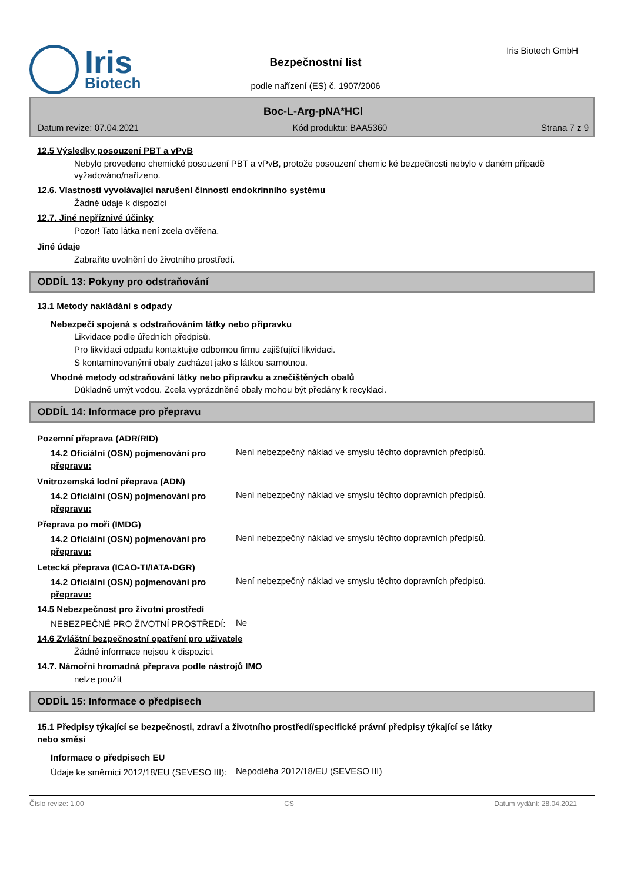Iris
Biotech
Bezpečnostní list
podle nařízení (ES) č. 1907/2006
Iris Biotech GmbH
Boc-L-Arg-pNA*HCl
Datum revize: 07.04.2021 Kód produktu: BAA5360 Strana 7 z 9
12.5 Výsledky posouzení PBT a vPvB
Nebylo provedeno chemické posouzení PBT a vPvB, protože posouzení chemic ké bezpečnosti nebylo v daném případě vyžadováno/nařízeno.
12.6. Vlastnosti vyvolávající narušení činnosti endokrinního systému
Žádné údaje k dispozici
12.7. Jiné nepříznivé účinky
Pozor! Tato látka není zcela ověřena.
Jiné údaje
Zabraňte uvolnění do životního prostředí.
ODDÍL 13: Pokyny pro odstraňování
13.1 Metody nakládání s odpady
Nebezpečí spojená s odstraňováním látky nebo přípravku
Likvidace podle úředních předpisů.
Pro likvidaci odpadu kontaktujte odbornou firmu zajišťující likvidaci.
S kontaminovanými obaly zacházet jako s látkou samotnou.
Vhodné metody odstraňování látky nebo přípravku a znečištěných obalů
Důkladně umýt vodou. Zcela vyprázdněné obaly mohou být předány k recyklaci.
ODDÍL 14: Informace pro přepravu
Pozemní přeprava (ADR/RID)
14.2 Oficiální (OSN) pojmenování pro přepravu:
Není nebezpečný náklad ve smyslu těchto dopravních předpisů.
Vnitrozemská lodní přeprava (ADN)
14.2 Oficiální (OSN) pojmenování pro přepravu:
Není nebezpečný náklad ve smyslu těchto dopravních předpisů.
Přeprava po moři (IMDG)
14.2 Oficiální (OSN) pojmenování pro přepravu:
Není nebezpečný náklad ve smyslu těchto dopravních předpisů.
Letecká přeprava (ICAO-TI/IATA-DGR)
14.2 Oficiální (OSN) pojmenování pro přepravu:
Není nebezpečný náklad ve smyslu těchto dopravních předpisů.
14.5 Nebezpečnost pro životní prostředí
NEBEZPEČNÉ PRO ŽIVOTNÍ PROSTŘEDÍ:
Ne
14.6 Zvláštní bezpečnostní opatření pro uživatele
Žádné informace nejsou k dispozici.
14.7. Námořní hromadná přeprava podle nástrojů IMO
nelze použít
ODDÍL 15: Informace o předpisech
15.1 Předpisy týkající se bezpečnosti, zdraví a životního prostředí/specifické právní předpisy týkající se látky nebo směsi
Informace o předpisech EU
Údaje ke směrnici 2012/18/EU (SEVESO III):
Nepodléha 2012/18/EU (SEVESO III)
Číslo revize: 1,00 CS Datum vydání: 28.04.2021